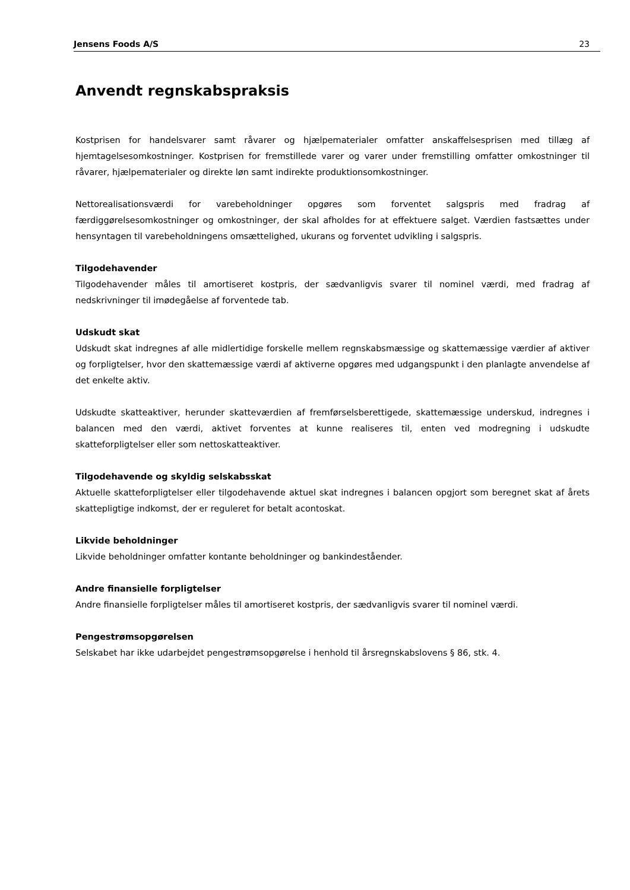Jensens Foods A/S 23
Anvendt regnskabspraksis
Kostprisen for handelsvarer samt råvarer og hjælpematerialer omfatter anskaffelsesprisen med tillæg af hjemtagelsesomkostninger. Kostprisen for fremstillede varer og varer under fremstilling omfatter omkostninger til råvarer, hjælpematerialer og direkte løn samt indirekte produktionsomkostninger.
Nettorealisationsværdi for varebeholdninger opgøres som forventet salgspris med fradrag af færdiggørelsesomkostninger og omkostninger, der skal afholdes for at effektuere salget. Værdien fastsættes under hensyntagen til varebeholdningens omsættelighed, ukurans og forventet udvikling i salgspris.
Tilgodehavender
Tilgodehavender måles til amortiseret kostpris, der sædvanligvis svarer til nominel værdi, med fradrag af nedskrivninger til imødegåelse af forventede tab.
Udskudt skat
Udskudt skat indregnes af alle midlertidige forskelle mellem regnskabsmæssige og skattemæssige værdier af aktiver og forpligtelser, hvor den skattemæssige værdi af aktiverne opgøres med udgangspunkt i den planlagte anvendelse af det enkelte aktiv.
Udskudte skatteaktiver, herunder skatteværdien af fremførselsberettigede, skattemæssige underskud, indregnes i balancen med den værdi, aktivet forventes at kunne realiseres til, enten ved modregning i udskudte skatteforpligtelser eller som nettoskatteaktiver.
Tilgodehavende og skyldig selskabsskat
Aktuelle skatteforpligtelser eller tilgodehavende aktuel skat indregnes i balancen opgjort som beregnet skat af årets skattepligtige indkomst, der er reguleret for betalt acontoskat.
Likvide beholdninger
Likvide beholdninger omfatter kontante beholdninger og bankindeståender.
Andre finansielle forpligtelser
Andre finansielle forpligtelser måles til amortiseret kostpris, der sædvanligvis svarer til nominel værdi.
Pengestrømsopgørelsen
Selskabet har ikke udarbejdet pengestrømsopgørelse i henhold til årsregnskabslovens § 86, stk. 4.